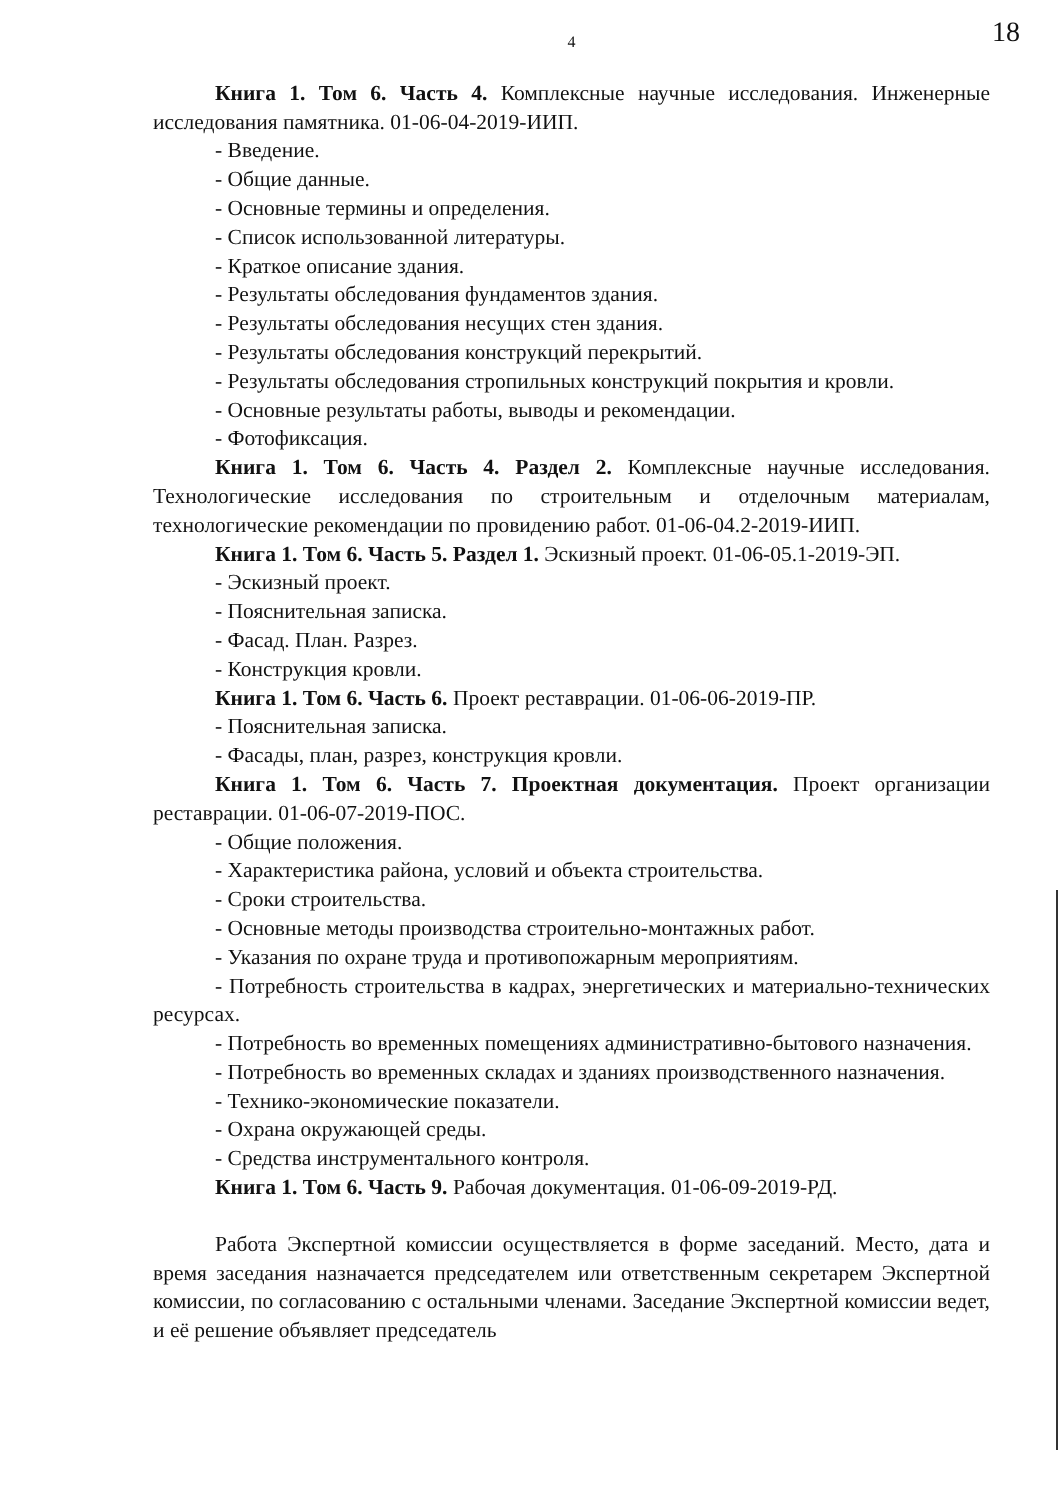4
18
Книга 1. Том 6. Часть 4. Комплексные научные исследования. Инженерные исследования памятника. 01-06-04-2019-ИИП.
- Введение.
- Общие данные.
- Основные термины и определения.
- Список использованной литературы.
- Краткое описание здания.
- Результаты обследования фундаментов здания.
- Результаты обследования несущих стен здания.
- Результаты обследования конструкций перекрытий.
- Результаты обследования стропильных конструкций покрытия и кровли.
- Основные результаты работы, выводы и рекомендации.
- Фотофиксация.
Книга 1. Том 6. Часть 4. Раздел 2. Комплексные научные исследования. Технологические исследования по строительным и отделочным материалам, технологические рекомендации по провидению работ. 01-06-04.2-2019-ИИП.
Книга 1. Том 6. Часть 5. Раздел 1. Эскизный проект. 01-06-05.1-2019-ЭП.
- Эскизный проект.
- Пояснительная записка.
- Фасад. План. Разрез.
- Конструкция кровли.
Книга 1. Том 6. Часть 6. Проект реставрации. 01-06-06-2019-ПР.
- Пояснительная записка.
- Фасады, план, разрез, конструкция кровли.
Книга 1. Том 6. Часть 7. Проектная документация. Проект организации реставрации. 01-06-07-2019-ПОС.
- Общие положения.
- Характеристика района, условий и объекта строительства.
- Сроки строительства.
- Основные методы производства строительно-монтажных работ.
- Указания по охране труда и противопожарным мероприятиям.
- Потребность строительства в кадрах, энергетических и материально-технических ресурсах.
- Потребность во временных помещениях административно-бытового назначения.
- Потребность во временных складах и зданиях производственного назначения.
- Технико-экономические показатели.
- Охрана окружающей среды.
- Средства инструментального контроля.
Книга 1. Том 6. Часть 9. Рабочая документация. 01-06-09-2019-РД.
Работа Экспертной комиссии осуществляется в форме заседаний. Место, дата и время заседания назначается председателем или ответственным секретарем Экспертной комиссии, по согласованию с остальными членами. Заседание Экспертной комиссии ведет, и её решение объявляет председатель